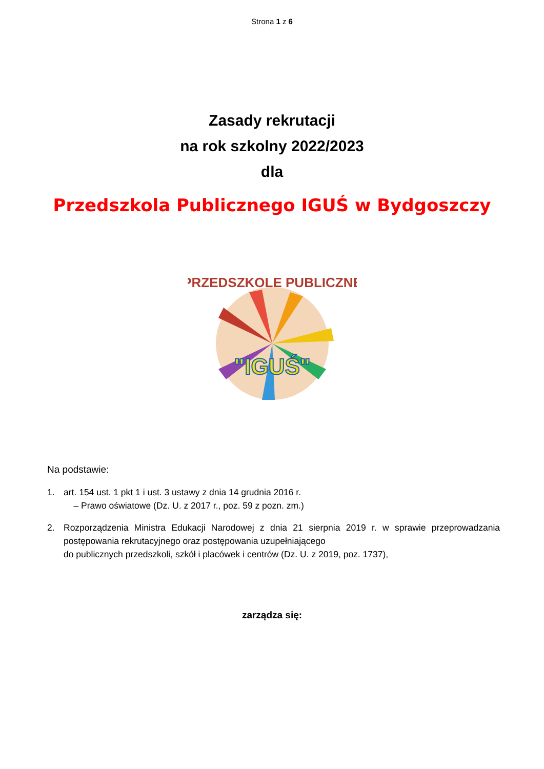Strona 1 z 6
Zasady rekrutacji
na rok szkolny 2022/2023
dla
Przedszkola Publicznego IGUŚ w Bydgoszczy
PRZEDSZKOLE PUBLICZNE
"IGUŚ"
Na podstawie:
1. art. 154 ust. 1 pkt 1 i ust. 3 ustawy z dnia 14 grudnia 2016 r.
– Prawo oświatowe (Dz. U. z 2017 r., poz. 59 z pozn. zm.)
2. Rozporządzenia Ministra Edukacji Narodowej z dnia 21 sierpnia 2019 r. w sprawie przeprowadzania postępowania rekrutacyjnego oraz postępowania uzupełniającego
do publicznych przedszkoli, szkół i placówek i centrów (Dz. U. z 2019, poz. 1737),
zarządza się: